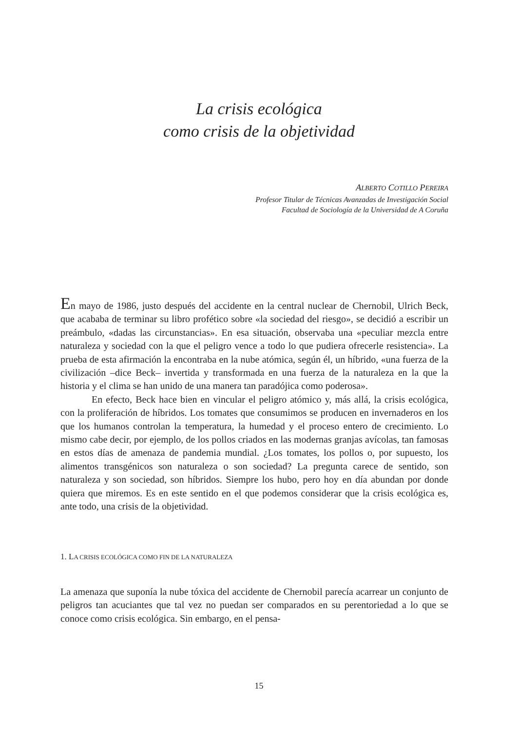La crisis ecológica
como crisis de la objetividad
ALBERTO COTILLO PEREIRA
Profesor Titular de Técnicas Avanzadas de Investigación Social
Facultad de Sociología de la Universidad de A Coruña
En mayo de 1986, justo después del accidente en la central nuclear de Chernobil, Ulrich Beck, que acababa de terminar su libro profético sobre «la sociedad del riesgo», se decidió a escribir un preámbulo, «dadas las circunstancias». En esa situación, observaba una «peculiar mezcla entre naturaleza y sociedad con la que el peligro vence a todo lo que pudiera ofrecerle resistencia». La prueba de esta afirmación la encontraba en la nube atómica, según él, un híbrido, «una fuerza de la civilización –dice Beck– invertida y transformada en una fuerza de la naturaleza en la que la historia y el clima se han unido de una manera tan paradójica como poderosa».
En efecto, Beck hace bien en vincular el peligro atómico y, más allá, la crisis ecológica, con la proliferación de híbridos. Los tomates que consumimos se producen en invernaderos en los que los humanos controlan la temperatura, la humedad y el proceso entero de crecimiento. Lo mismo cabe decir, por ejemplo, de los pollos criados en las modernas granjas avícolas, tan famosas en estos días de amenaza de pandemia mundial. ¿Los tomates, los pollos o, por supuesto, los alimentos transgénicos son naturaleza o son sociedad? La pregunta carece de sentido, son naturaleza y son sociedad, son híbridos. Siempre los hubo, pero hoy en día abundan por donde quiera que miremos. Es en este sentido en el que podemos considerar que la crisis ecológica es, ante todo, una crisis de la objetividad.
1. LA CRISIS ECOLÓGICA COMO FIN DE LA NATURALEZA
La amenaza que suponía la nube tóxica del accidente de Chernobil parecía acarrear un conjunto de peligros tan acuciantes que tal vez no puedan ser comparados en su perentoriedad a lo que se conoce como crisis ecológica. Sin embargo, en el pensa-
15